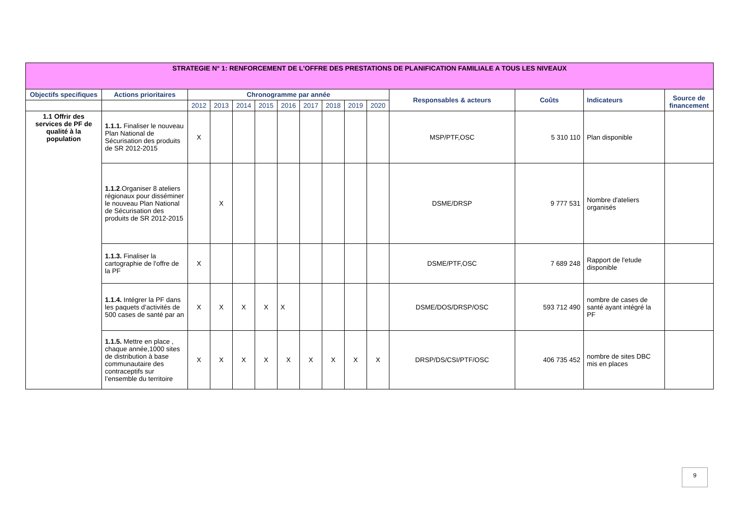| STRATEGIE N° 1: RENFORCEMENT DE L'OFFRE DES PRESTATIONS DE PLANIFICATION FAMILIALE A TOUS LES NIVEAUX | | | | | | | | | | | | | | |
| Objectifs specifiques | Actions prioritaires | Chronogramme par année | | | | | | | | | Responsables & acteurs | Coûts | Indicateurs | Source de financement |
| | | 2012 | 2013 | 2014 | 2015 | 2016 | 2017 | 2018 | 2019 | 2020 | | | | |
| 1.1 Offrir des services de PF de qualité à la population | 1.1.1. Finaliser le nouveau Plan National de Sécurisation des produits de SR 2012-2015 | X | | | | | | | | | MSP/PTF,OSC | 5 310 110 | Plan disponible | |
| | 1.1.2 .Organiser 8 ateliers régionaux pour disséminer le nouveau Plan National de Sécurisation des produits de SR 2012-2015 | | X | | | | | | | | DSME/DRSP | 9 777 531 | Nombre d'ateliers organisés | |
| | 1.1.3. Finaliser la cartographie de l'offre de la PF | X | | | | | | | | | DSME/PTF,OSC | 7 689 248 | Rapport de l'etude disponible | |
| | 1.1.4. Intégrer la PF dans les paquets d’activités de 500 cases de santé par an | X | X | X | X | X | | | | | DSME/DOS/DRSP/OSC | 593 712 490 | nombre de cases de santé ayant intégré la PF | |
| | 1.1.5. Mettre en place , chaque année,1000 sites de distribution à base communautaire des contraceptifs sur l’ensemble du territoire | X | X | X | X | X | X | X | X | X | DRSP/DS/CSI/PTF/OSC | 406 735 452 | nombre de sites DBC mis en places | |
9